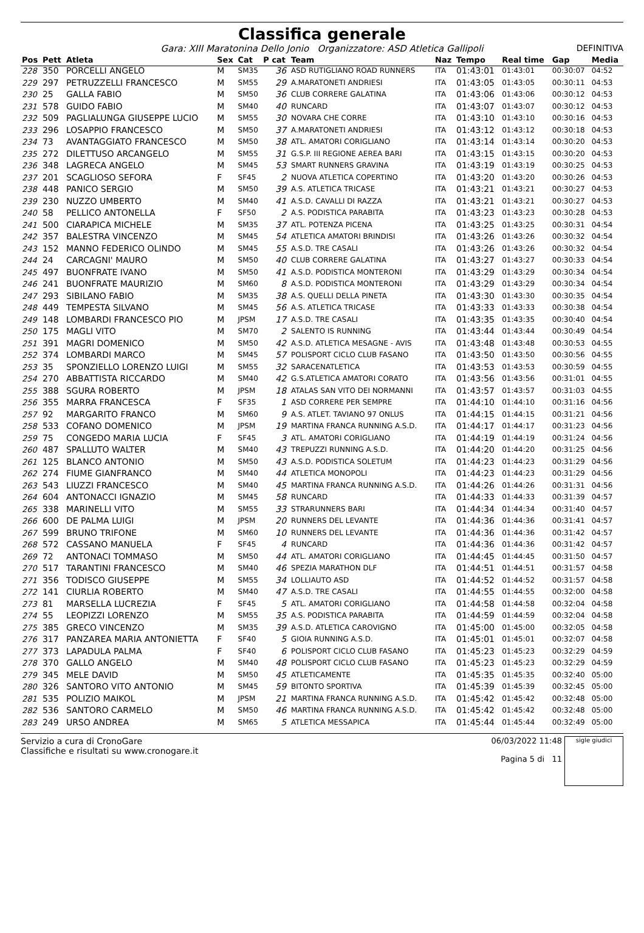Classifica generale
Gara: XIII Maratonina Dello Jonio Organizzatore: ASD Atletica Gallipoli DEFINITIVA
| Pos | Pett | Atleta | Sex | Cat | P cat | Team | Naz | Tempo | Real time | Gap | Media |
| --- | --- | --- | --- | --- | --- | --- | --- | --- | --- | --- | --- |
| 228 | 350 | PORCELLI ANGELO | M | SM35 | 36 | ASD RUTIGLIANO ROAD RUNNERS | ITA | 01:43:01 | 01:43:01 | 00:30:07 | 04:52 |
| 229 | 297 | PETRUZZELLI FRANCESCO | M | SM55 | 29 | A.MARATONETI ANDRIESI | ITA | 01:43:05 | 01:43:05 | 00:30:11 | 04:53 |
| 230 | 25 | GALLA FABIO | M | SM50 | 36 | CLUB CORRERE GALATINA | ITA | 01:43:06 | 01:43:06 | 00:30:12 | 04:53 |
| 231 | 578 | GUIDO FABIO | M | SM40 | 40 | RUNCARD | ITA | 01:43:07 | 01:43:07 | 00:30:12 | 04:53 |
| 232 | 509 | PAGLIALUNGA GIUSEPPE LUCIO | M | SM55 | 30 | NOVARA CHE CORRE | ITA | 01:43:10 | 01:43:10 | 00:30:16 | 04:53 |
| 233 | 296 | LOSAPPIO FRANCESCO | M | SM50 | 37 | A.MARATONETI ANDRIESI | ITA | 01:43:12 | 01:43:12 | 00:30:18 | 04:53 |
| 234 | 73 | AVANTAGGIATO FRANCESCO | M | SM50 | 38 | ATL. AMATORI CORIGLIANO | ITA | 01:43:14 | 01:43:14 | 00:30:20 | 04:53 |
| 235 | 272 | DILETTUSO ARCANGELO | M | SM55 | 31 | G.S.P. III REGIONE AEREA BARI | ITA | 01:43:15 | 01:43:15 | 00:30:20 | 04:53 |
| 236 | 348 | LAGRECA ANGELO | M | SM45 | 53 | SMART RUNNERS GRAVINA | ITA | 01:43:19 | 01:43:19 | 00:30:25 | 04:53 |
| 237 | 201 | SCAGLIOSO SEFORA | F | SF45 | 2 | NUOVA ATLETICA COPERTINO | ITA | 01:43:20 | 01:43:20 | 00:30:26 | 04:53 |
| 238 | 448 | PANICO SERGIO | M | SM50 | 39 | A.S. ATLETICA TRICASE | ITA | 01:43:21 | 01:43:21 | 00:30:27 | 04:53 |
| 239 | 230 | NUZZO UMBERTO | M | SM40 | 41 | A.S.D. CAVALLI DI RAZZA | ITA | 01:43:21 | 01:43:21 | 00:30:27 | 04:53 |
| 240 | 58 | PELLICO ANTONELLA | F | SF50 | 2 | A.S. PODISTICA PARABITA | ITA | 01:43:23 | 01:43:23 | 00:30:28 | 04:53 |
| 241 | 500 | CIARAPICA MICHELE | M | SM35 | 37 | ATL. POTENZA PICENA | ITA | 01:43:25 | 01:43:25 | 00:30:31 | 04:54 |
| 242 | 357 | BALESTRA VINCENZO | M | SM45 | 54 | ATLETICA AMATORI BRINDISI | ITA | 01:43:26 | 01:43:26 | 00:30:32 | 04:54 |
| 243 | 152 | MANNO FEDERICO OLINDO | M | SM45 | 55 | A.S.D. TRE CASALI | ITA | 01:43:26 | 01:43:26 | 00:30:32 | 04:54 |
| 244 | 24 | CARCAGNI' MAURO | M | SM50 | 40 | CLUB CORRERE GALATINA | ITA | 01:43:27 | 01:43:27 | 00:30:33 | 04:54 |
| 245 | 497 | BUONFRATE IVANO | M | SM50 | 41 | A.S.D. PODISTICA MONTERONI | ITA | 01:43:29 | 01:43:29 | 00:30:34 | 04:54 |
| 246 | 241 | BUONFRATE MAURIZIO | M | SM60 | 8 | A.S.D. PODISTICA MONTERONI | ITA | 01:43:29 | 01:43:29 | 00:30:34 | 04:54 |
| 247 | 293 | SIBILANO FABIO | M | SM35 | 38 | A.S. QUELLI DELLA PINETA | ITA | 01:43:30 | 01:43:30 | 00:30:35 | 04:54 |
| 248 | 449 | TEMPESTA SILVANO | M | SM45 | 56 | A.S. ATLETICA TRICASE | ITA | 01:43:33 | 01:43:33 | 00:30:38 | 04:54 |
| 249 | 148 | LOMBARDI FRANCESCO PIO | M | JPSM | 17 | A.S.D. TRE CASALI | ITA | 01:43:35 | 01:43:35 | 00:30:40 | 04:54 |
| 250 | 175 | MAGLI VITO | M | SM70 | 2 | SALENTO IS RUNNING | ITA | 01:43:44 | 01:43:44 | 00:30:49 | 04:54 |
| 251 | 391 | MAGRI DOMENICO | M | SM50 | 42 | A.S.D. ATLETICA MESAGNE - AVIS | ITA | 01:43:48 | 01:43:48 | 00:30:53 | 04:55 |
| 252 | 374 | LOMBARDI MARCO | M | SM45 | 57 | POLISPORT CICLO CLUB FASANO | ITA | 01:43:50 | 01:43:50 | 00:30:56 | 04:55 |
| 253 | 35 | SPONZIELLO LORENZO LUIGI | M | SM55 | 32 | SARACENATLETICA | ITA | 01:43:53 | 01:43:53 | 00:30:59 | 04:55 |
| 254 | 270 | ABBATTISTA RICCARDO | M | SM40 | 42 | G.S.ATLETICA AMATORI CORATO | ITA | 01:43:56 | 01:43:56 | 00:31:01 | 04:55 |
| 255 | 388 | SGURA ROBERTO | M | JPSM | 18 | ATALAS SAN VITO DEI NORMANNI | ITA | 01:43:57 | 01:43:57 | 00:31:03 | 04:55 |
| 256 | 355 | MARRA FRANCESCA | F | SF35 | 1 | ASD CORRERE PER SEMPRE | ITA | 01:44:10 | 01:44:10 | 00:31:16 | 04:56 |
| 257 | 92 | MARGARITO FRANCO | M | SM60 | 9 | A.S. ATLET. TAVIANO 97 ONLUS | ITA | 01:44:15 | 01:44:15 | 00:31:21 | 04:56 |
| 258 | 533 | COFANO DOMENICO | M | JPSM | 19 | MARTINA FRANCA RUNNING A.S.D. | ITA | 01:44:17 | 01:44:17 | 00:31:23 | 04:56 |
| 259 | 75 | CONGEDO MARIA LUCIA | F | SF45 | 3 | ATL. AMATORI CORIGLIANO | ITA | 01:44:19 | 01:44:19 | 00:31:24 | 04:56 |
| 260 | 487 | SPALLUTO WALTER | M | SM40 | 43 | TREPUZZI RUNNING A.S.D. | ITA | 01:44:20 | 01:44:20 | 00:31:25 | 04:56 |
| 261 | 125 | BLANCO ANTONIO | M | SM50 | 43 | A.S.D. PODISTICA SOLETUM | ITA | 01:44:23 | 01:44:23 | 00:31:29 | 04:56 |
| 262 | 274 | FIUME GIANFRANCO | M | SM40 | 44 | ATLETICA MONOPOLI | ITA | 01:44:23 | 01:44:23 | 00:31:29 | 04:56 |
| 263 | 543 | LIUZZI FRANCESCO | M | SM40 | 45 | MARTINA FRANCA RUNNING A.S.D. | ITA | 01:44:26 | 01:44:26 | 00:31:31 | 04:56 |
| 264 | 604 | ANTONACCI IGNAZIO | M | SM45 | 58 | RUNCARD | ITA | 01:44:33 | 01:44:33 | 00:31:39 | 04:57 |
| 265 | 338 | MARINELLI VITO | M | SM55 | 33 | STRARUNNERS BARI | ITA | 01:44:34 | 01:44:34 | 00:31:40 | 04:57 |
| 266 | 600 | DE PALMA LUIGI | M | JPSM | 20 | RUNNERS DEL LEVANTE | ITA | 01:44:36 | 01:44:36 | 00:31:41 | 04:57 |
| 267 | 599 | BRUNO TRIFONE | M | SM60 | 10 | RUNNERS DEL LEVANTE | ITA | 01:44:36 | 01:44:36 | 00:31:42 | 04:57 |
| 268 | 572 | CASSANO MANUELA | F | SF45 | 4 | RUNCARD | ITA | 01:44:36 | 01:44:36 | 00:31:42 | 04:57 |
| 269 | 72 | ANTONACI TOMMASO | M | SM50 | 44 | ATL. AMATORI CORIGLIANO | ITA | 01:44:45 | 01:44:45 | 00:31:50 | 04:57 |
| 270 | 517 | TARANTINI FRANCESCO | M | SM40 | 46 | SPEZIA MARATHON DLF | ITA | 01:44:51 | 01:44:51 | 00:31:57 | 04:58 |
| 271 | 356 | TODISCO GIUSEPPE | M | SM55 | 34 | LOLLIAUTO ASD | ITA | 01:44:52 | 01:44:52 | 00:31:57 | 04:58 |
| 272 | 141 | CIURLIA ROBERTO | M | SM40 | 47 | A.S.D. TRE CASALI | ITA | 01:44:55 | 01:44:55 | 00:32:00 | 04:58 |
| 273 | 81 | MARSELLA LUCREZIA | F | SF45 | 5 | ATL. AMATORI CORIGLIANO | ITA | 01:44:58 | 01:44:58 | 00:32:04 | 04:58 |
| 274 | 55 | LEOPIZZI LORENZO | M | SM55 | 35 | A.S. PODISTICA PARABITA | ITA | 01:44:59 | 01:44:59 | 00:32:04 | 04:58 |
| 275 | 385 | GRECO VINCENZO | M | SM35 | 39 | A.S.D. ATLETICA CAROVIGNO | ITA | 01:45:00 | 01:45:00 | 00:32:05 | 04:58 |
| 276 | 317 | PANZAREA MARIA ANTONIETTA | F | SF40 | 5 | GIOIA RUNNING A.S.D. | ITA | 01:45:01 | 01:45:01 | 00:32:07 | 04:58 |
| 277 | 373 | LAPADULA PALMA | F | SF40 | 6 | POLISPORT CICLO CLUB FASANO | ITA | 01:45:23 | 01:45:23 | 00:32:29 | 04:59 |
| 278 | 370 | GALLO ANGELO | M | SM40 | 48 | POLISPORT CICLO CLUB FASANO | ITA | 01:45:23 | 01:45:23 | 00:32:29 | 04:59 |
| 279 | 345 | MELE DAVID | M | SM50 | 45 | ATLETICAMENTE | ITA | 01:45:35 | 01:45:35 | 00:32:40 | 05:00 |
| 280 | 326 | SANTORO VITO ANTONIO | M | SM45 | 59 | BITONTO SPORTIVA | ITA | 01:45:39 | 01:45:39 | 00:32:45 | 05:00 |
| 281 | 535 | POLIZIO MAIKOL | M | JPSM | 21 | MARTINA FRANCA RUNNING A.S.D. | ITA | 01:45:42 | 01:45:42 | 00:32:48 | 05:00 |
| 282 | 536 | SANTORO CARMELO | M | SM50 | 46 | MARTINA FRANCA RUNNING A.S.D. | ITA | 01:45:42 | 01:45:42 | 00:32:48 | 05:00 |
| 283 | 249 | URSO ANDREA | M | SM65 | 5 | ATLETICA MESSAPICA | ITA | 01:45:44 | 01:45:44 | 00:32:49 | 05:00 |
Servizio a cura di CronoGare
Classifiche e risultati su www.cronogare.it
06/03/2022 11:48
Pagina 5 di 11
sigle giudici